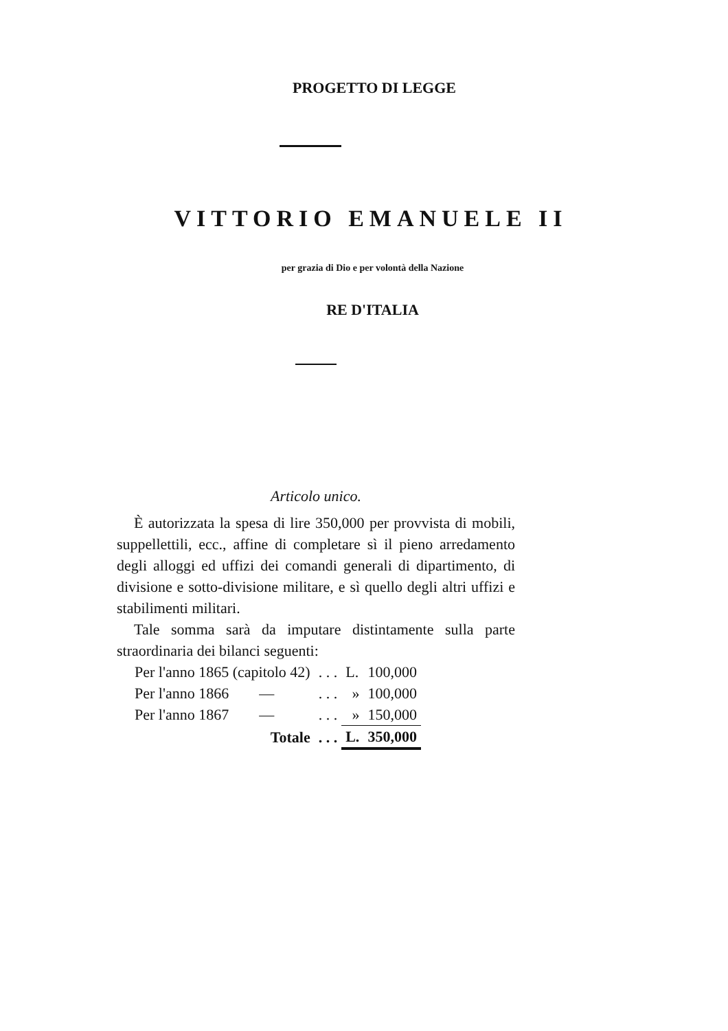PROGETTO DI LEGGE
VITTORIO EMANUELE II
per grazia di Dio e per volontà della Nazione
RE D'ITALIA
Articolo unico.
È autorizzata la spesa di lire 350,000 per provvista di mobili, suppellettili, ecc., affine di completare sì il pieno arredamento degli alloggi ed uffizi dei comandi generali di dipartimento, di divisione e sotto-divisione militare, e sì quello degli altri uffizi e stabilimenti militari.
Tale somma sarà da imputare distintamente sulla parte straordinaria dei bilanci seguenti:
| Per l'anno 1865 (capitolo 42) | . . . | L. | 100,000 |
| Per l'anno 1866 — | . . . | » | 100,000 |
| Per l'anno 1867 — | . . . | » | 150,000 |
| Totale | . . . | L. | 350,000 |